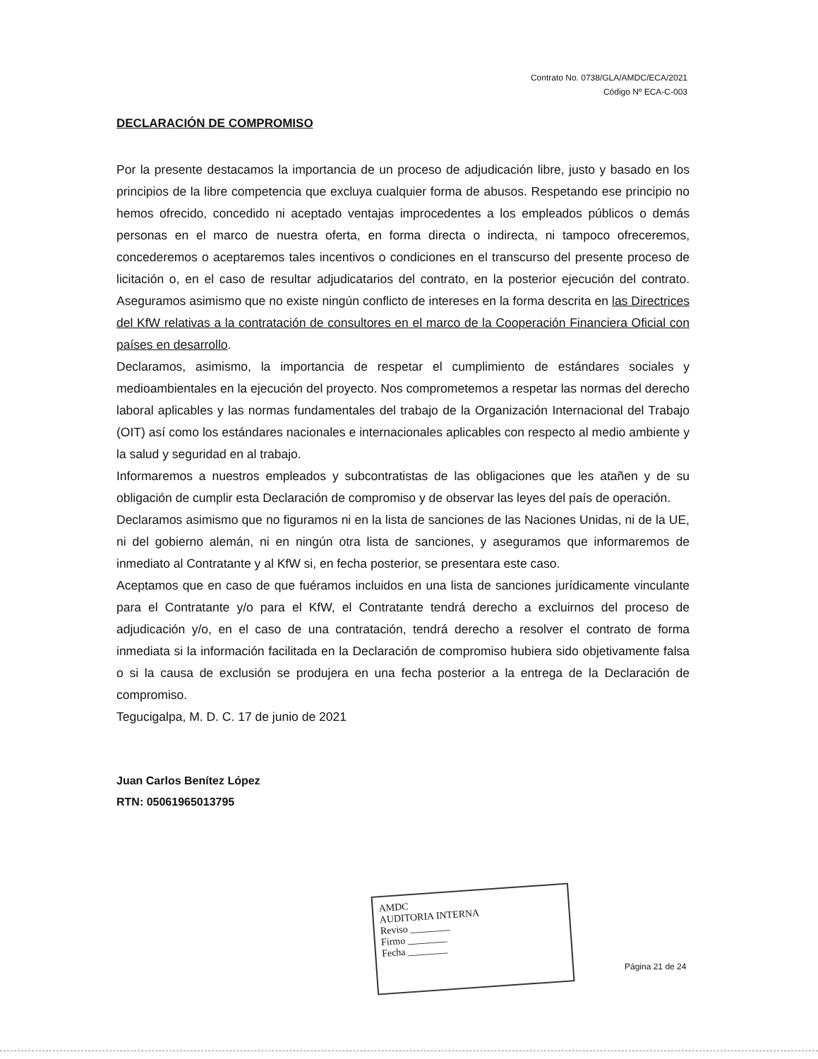Contrato No. 0738/GLA/AMDC/ECA/2021
Código Nº ECA-C-003
DECLARACIÓN DE COMPROMISO
Por la presente destacamos la importancia de un proceso de adjudicación libre, justo y basado en los principios de la libre competencia que excluya cualquier forma de abusos. Respetando ese principio no hemos ofrecido, concedido ni aceptado ventajas improcedentes a los empleados públicos o demás personas en el marco de nuestra oferta, en forma directa o indirecta, ni tampoco ofreceremos, concederemos o aceptaremos tales incentivos o condiciones en el transcurso del presente proceso de licitación o, en el caso de resultar adjudicatarios del contrato, en la posterior ejecución del contrato. Aseguramos asimismo que no existe ningún conflicto de intereses en la forma descrita en las Directrices del KfW relativas a la contratación de consultores en el marco de la Cooperación Financiera Oficial con países en desarrollo.
Declaramos, asimismo, la importancia de respetar el cumplimiento de estándares sociales y medioambientales en la ejecución del proyecto. Nos comprometemos a respetar las normas del derecho laboral aplicables y las normas fundamentales del trabajo de la Organización Internacional del Trabajo (OIT) así como los estándares nacionales e internacionales aplicables con respecto al medio ambiente y la salud y seguridad en al trabajo.
Informaremos a nuestros empleados y subcontratistas de las obligaciones que les atañen y de su obligación de cumplir esta Declaración de compromiso y de observar las leyes del país de operación.
Declaramos asimismo que no figuramos ni en la lista de sanciones de las Naciones Unidas, ni de la UE, ni del gobierno alemán, ni en ningún otra lista de sanciones, y aseguramos que informaremos de inmediato al Contratante y al KfW si, en fecha posterior, se presentara este caso.
Aceptamos que en caso de que fuéramos incluidos en una lista de sanciones jurídicamente vinculante para el Contratante y/o para el KfW, el Contratante tendrá derecho a excluirnos del proceso de adjudicación y/o, en el caso de una contratación, tendrá derecho a resolver el contrato de forma inmediata si la información facilitada en la Declaración de compromiso hubiera sido objetivamente falsa o si la causa de exclusión se produjera en una fecha posterior a la entrega de la Declaración de compromiso.
Tegucigalpa, M. D. C. 17 de junio de 2021
Juan Carlos Benítez López
RTN: 05061965013795
AMDC
AUDITORIA INTERNA
Reviso ________
Firmo ________
Fecha ________
Página 21 de 24